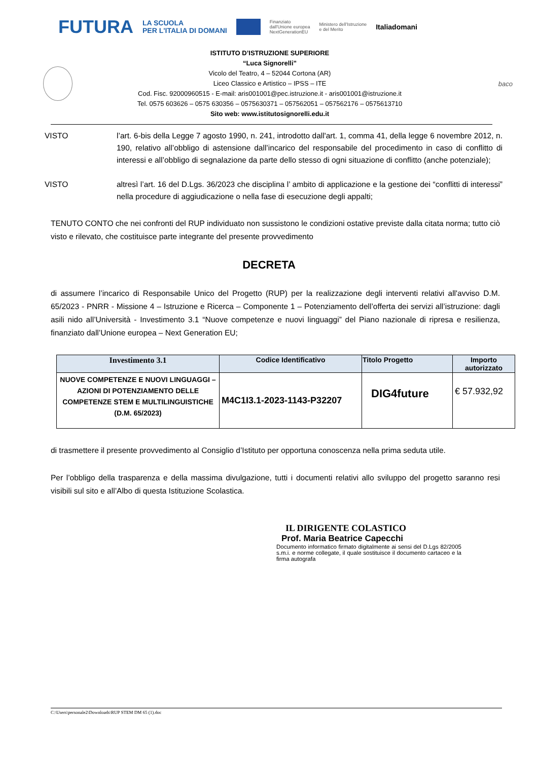FUTURA LA SCUOLA
PER L'ITALIA DI DOMANI Finanziato
dall'Unione europea
NextGenerationEU Ministero dell'Istruzione
e del Merito Italiadomani
ISTITUTO D’ISTRUZIONE SUPERIORE
“Luca Signorelli”
Vicolo del Teatro, 4 – 52044 Cortona (AR)
Liceo Classico e Artistico – IPSS – ITE
Cod. Fisc. 92000960515 - E-mail: aris001001@pec.istruzione.it - aris001001@istruzione.it
Tel. 0575 603626 – 0575 630356 – 0575630371 – 057562051 – 057562176 – 0575613710
Sito web: www.istitutosignorelli.edu.it
baco
VISTO l’art. 6-bis della Legge 7 agosto 1990, n. 241, introdotto dall'art. 1, comma 41, della legge 6 novembre 2012, n. 190, relativo all’obbligo di astensione dall’incarico del responsabile del procedimento in caso di conflitto di interessi e all’obbligo di segnalazione da parte dello stesso di ogni situazione di conflitto (anche potenziale);
VISTO altresì l’art. 16 del D.Lgs. 36/2023 che disciplina l’ ambito di applicazione e la gestione dei “conflitti di interessi” nella procedure di aggiudicazione o nella fase di esecuzione degli appalti;
TENUTO CONTO che nei confronti del RUP individuato non sussistono le condizioni ostative previste dalla citata norma; tutto ciò visto e rilevato, che costituisce parte integrante del presente provvedimento
DECRETA
di assumere l’incarico di Responsabile Unico del Progetto (RUP) per la realizzazione degli interventi relativi all'avviso D.M. 65/2023 - PNRR - Missione 4 – Istruzione e Ricerca – Componente 1 – Potenziamento dell’offerta dei servizi all’istruzione: dagli asili nido all’Università - Investimento 3.1 “Nuove competenze e nuovi linguaggi” del Piano nazionale di ripresa e resilienza, finanziato dall’Unione europea – Next Generation EU;
| Investimento 3.1 | Codice Identificativo | Titolo Progetto | Importo autorizzato |
| --- | --- | --- | --- |
| NUOVE COMPETENZE E NUOVI LINGUAGGI – AZIONI DI POTENZIAMENTO DELLE COMPETENZE STEM E MULTILINGUISTICHE (D.M. 65/2023) | M4C1I3.1-2023-1143-P32207 | DIG4future | € 57.932,92 |
di trasmettere il presente provvedimento al Consiglio d’Istituto per opportuna conoscenza nella prima seduta utile.
Per l’obbligo della trasparenza e della massima divulgazione, tutti i documenti relativi allo sviluppo del progetto saranno resi visibili sul sito e all’Albo di questa Istituzione Scolastica.
IL DIRIGENTE COLASTICO
Prof. Maria Beatrice Capecchi
Documento informatico firmato digitalmente ai sensi del D.Lgs 82/2005 s.m.i. e norme collegate, il quale sostituisce il documento cartaceo e la firma autografa
C:\Users\personale2\Downloads\RUP STEM DM 65 (1).doc